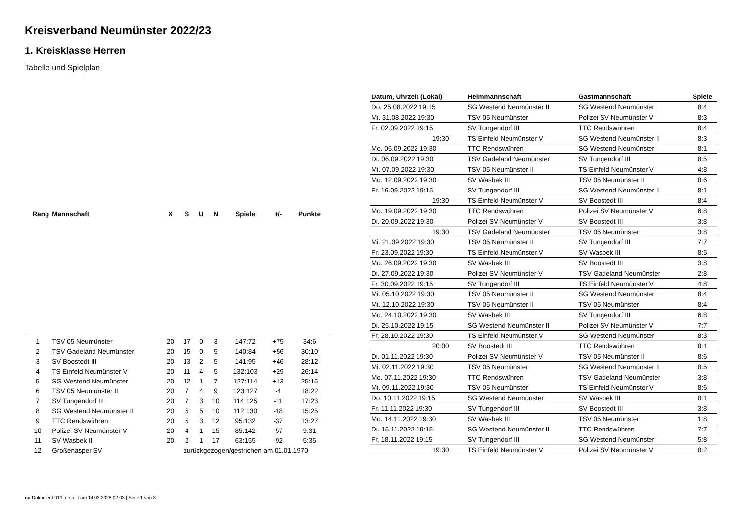Kreisverband Neumünster 2022/23
1. Kreisklasse Herren
Tabelle und Spielplan
| Rang | Mannschaft | X | S | U | N | Spiele | +/- | Punkte |
| --- | --- | --- | --- | --- | --- | --- | --- | --- |
| 1 | TSV 05 Neumünster | 20 | 17 | 0 | 3 | 147:72 | +75 | 34:6 |
| 2 | TSV Gadeland Neumünster | 20 | 15 | 0 | 5 | 140:84 | +56 | 30:10 |
| 3 | SV Boostedt III | 20 | 13 | 2 | 5 | 141:95 | +46 | 28:12 |
| 4 | TS Einfeld Neumünster V | 20 | 11 | 4 | 5 | 132:103 | +29 | 26:14 |
| 5 | SG Westend Neumünster | 20 | 12 | 1 | 7 | 127:114 | +13 | 25:15 |
| 6 | TSV 05 Neumünster II | 20 | 7 | 4 | 9 | 123:127 | -4 | 18:22 |
| 7 | SV Tungendorf III | 20 | 7 | 3 | 10 | 114:125 | -11 | 17:23 |
| 8 | SG Westend Neumünster II | 20 | 5 | 5 | 10 | 112:130 | -18 | 15:25 |
| 9 | TTC Rendswühren | 20 | 5 | 3 | 12 | 95:132 | -37 | 13:27 |
| 10 | Polizei SV Neumünster V | 20 | 4 | 1 | 15 | 85:142 | -57 | 9:31 |
| 11 | SV Wasbek III | 20 | 2 | 1 | 17 | 63:155 | -92 | 5:35 |
| 12 | Großenasper SV | zurückgezogen/gestrichen am 01.01.1970 | | | | | | |
| Datum, Uhrzeit (Lokal) | Heimmannschaft | Gastmannschaft | Spiele |
| --- | --- | --- | --- |
| Do. 25.08.2022 19:15 | SG Westend Neumünster II | SG Westend Neumünster | 8:4 |
| Mi. 31.08.2022 19:30 | TSV 05 Neumünster | Polizei SV Neumünster V | 8:3 |
| Fr. 02.09.2022 19:15 | SV Tungendorf III | TTC Rendswühren | 8:4 |
| 19:30 | TS Einfeld Neumünster V | SG Westend Neumünster II | 8:3 |
| Mo. 05.09.2022 19:30 | TTC Rendswühren | SG Westend Neumünster | 8:1 |
| Di. 06.09.2022 19:30 | TSV Gadeland Neumünster | SV Tungendorf III | 8:5 |
| Mi. 07.09.2022 19:30 | TSV 05 Neumünster II | TS Einfeld Neumünster V | 4:8 |
| Mo. 12.09.2022 19:30 | SV Wasbek III | TSV 05 Neumünster II | 8:6 |
| Fr. 16.09.2022 19:15 | SV Tungendorf III | SG Westend Neumünster II | 8:1 |
| 19:30 | TS Einfeld Neumünster V | SV Boostedt III | 8:4 |
| Mo. 19.09.2022 19:30 | TTC Rendswühren | Polizei SV Neumünster V | 6:8 |
| Di. 20.09.2022 19:30 | Polizei SV Neumünster V | SV Boostedt III | 3:8 |
| 19:30 | TSV Gadeland Neumünster | TSV 05 Neumünster | 3:8 |
| Mi. 21.09.2022 19:30 | TSV 05 Neumünster II | SV Tungendorf III | 7:7 |
| Fr. 23.09.2022 19:30 | TS Einfeld Neumünster V | SV Wasbek III | 8:5 |
| Mo. 26.09.2022 19:30 | SV Wasbek III | SV Boostedt III | 3:8 |
| Di. 27.09.2022 19:30 | Polizei SV Neumünster V | TSV Gadeland Neumünster | 2:8 |
| Fr. 30.09.2022 19:15 | SV Tungendorf III | TS Einfeld Neumünster V | 4:8 |
| Mi. 05.10.2022 19:30 | TSV 05 Neumünster II | SG Westend Neumünster | 8:4 |
| Mi. 12.10.2022 19:30 | TSV 05 Neumünster II | TSV 05 Neumünster | 8:4 |
| Mo. 24.10.2022 19:30 | SV Wasbek III | SV Tungendorf III | 6:8 |
| Di. 25.10.2022 19:15 | SG Westend Neumünster II | Polizei SV Neumünster V | 7:7 |
| Fr. 28.10.2022 19:30 | TS Einfeld Neumünster V | SG Westend Neumünster | 8:3 |
| 20:00 | SV Boostedt III | TTC Rendswühren | 8:1 |
| Di. 01.11.2022 19:30 | Polizei SV Neumünster V | TSV 05 Neumünster II | 8:6 |
| Mi. 02.11.2022 19:30 | TSV 05 Neumünster | SG Westend Neumünster II | 8:5 |
| Mo. 07.11.2022 19:30 | TTC Rendswühren | TSV Gadeland Neumünster | 3:8 |
| Mi. 09.11.2022 19:30 | TSV 05 Neumünster | TS Einfeld Neumünster V | 8:6 |
| Do. 10.11.2022 19:15 | SG Westend Neumünster | SV Wasbek III | 8:1 |
| Fr. 11.11.2022 19:30 | SV Tungendorf III | SV Boostedt III | 3:8 |
| Mo. 14.11.2022 19:30 | SV Wasbek III | TSV 05 Neumünster | 1:8 |
| Di. 15.11.2022 19:15 | SG Westend Neumünster II | TTC Rendswühren | 7:7 |
| Fr. 18.11.2022 19:15 | SV Tungendorf III | SG Westend Neumünster | 5:8 |
| 19:30 | TS Einfeld Neumünster V | Polizei SV Neumünster V | 8:2 |
nu.Dokument 013, erstellt am 14.03.2025 02:03 | Seite 1 von 3